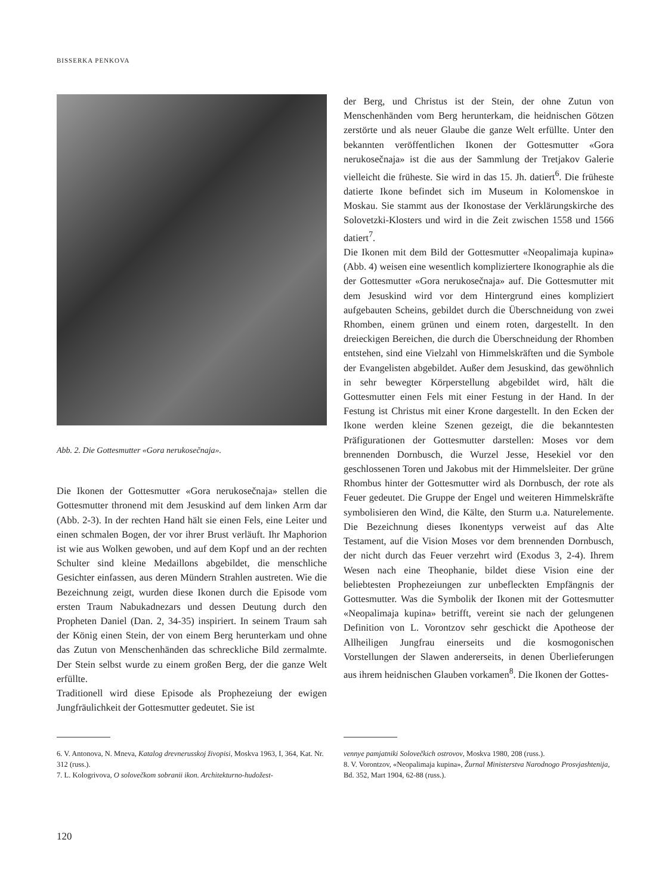BISSERKA PENKOVA
Abb. 2. Die Gottesmutter «Gora nerukosečnaja».
Die Ikonen der Gottesmutter «Gora nerukosečnaja» stellen die Gottesmutter thronend mit dem Jesuskind auf dem linken Arm dar (Abb. 2-3). In der rechten Hand hält sie einen Fels, eine Leiter und einen schmalen Bogen, der vor ihrer Brust verläuft. Ihr Maphorion ist wie aus Wolken gewoben, und auf dem Kopf und an der rechten Schulter sind kleine Medaillons abgebildet, die menschliche Gesichter einfassen, aus deren Mündern Strahlen austreten. Wie die Bezeichnung zeigt, wurden diese Ikonen durch die Episode vom ersten Traum Nabukadnezars und dessen Deutung durch den Propheten Daniel (Dan. 2, 34-35) inspiriert. In seinem Traum sah der König einen Stein, der von einem Berg herunterkam und ohne das Zutun von Menschenhänden das schreckliche Bild zermalmte. Der Stein selbst wurde zu einem großen Berg, der die ganze Welt erfüllte.
Traditionell wird diese Episode als Prophezeiung der ewigen Jungfräulichkeit der Gottesmutter gedeutet. Sie ist
der Berg, und Christus ist der Stein, der ohne Zutun von Menschenhänden vom Berg herunterkam, die heidnischen Götzen zerstörte und als neuer Glaube die ganze Welt erfüllte. Unter den bekannten veröffentlichen Ikonen der Gottesmutter «Gora nerukosečnaja» ist die aus der Sammlung der Tretjakov Galerie vielleicht die früheste. Sie wird in das 15. Jh. datiert<sup>6</sup>. Die früheste datierte Ikone befindet sich im Museum in Kolomenskoe in Moskau. Sie stammt aus der Ikonostase der Verklärungskirche des Solovetzki-Klosters und wird in die Zeit zwischen 1558 und 1566 datiert<sup>7</sup>.
Die Ikonen mit dem Bild der Gottesmutter «Neopalimaja kupina» (Abb. 4) weisen eine wesentlich kompliziertere Ikonographie als die der Gottesmutter «Gora nerukosečnaja» auf. Die Gottesmutter mit dem Jesuskind wird vor dem Hintergrund eines kompliziert aufgebauten Scheins, gebildet durch die Überschneidung von zwei Rhomben, einem grünen und einem roten, dargestellt. In den dreieckigen Bereichen, die durch die Überschneidung der Rhomben entstehen, sind eine Vielzahl von Himmelskräften und die Symbole der Evangelisten abgebildet. Außer dem Jesuskind, das gewöhnlich in sehr bewegter Körperstellung abgebildet wird, hält die Gottesmutter einen Fels mit einer Festung in der Hand. In der Festung ist Christus mit einer Krone dargestellt. In den Ecken der Ikone werden kleine Szenen gezeigt, die die bekanntesten Präfigurationen der Gottesmutter darstellen: Moses vor dem brennenden Dornbusch, die Wurzel Jesse, Hesekiel vor den geschlossenen Toren und Jakobus mit der Himmelsleiter. Der grüne Rhombus hinter der Gottesmutter wird als Dornbusch, der rote als Feuer gedeutet. Die Gruppe der Engel und weiteren Himmelskräfte symbolisieren den Wind, die Kälte, den Sturm u.a. Naturelemente. Die Bezeichnung dieses Ikonentyps verweist auf das Alte Testament, auf die Vision Moses vor dem brennenden Dornbusch, der nicht durch das Feuer verzehrt wird (Exodus 3, 2-4). Ihrem Wesen nach eine Theophanie, bildet diese Vision eine der beliebtesten Prophezeiungen zur unbefleckten Empfängnis der Gottesmutter. Was die Symbolik der Ikonen mit der Gottesmutter «Neopalimaja kupina» betrifft, vereint sie nach der gelungenen Definition von L. Vorontzov sehr geschickt die Apotheose der Allheiligen Jungfrau einerseits und die kosmogonischen Vorstellungen der Slawen andererseits, in denen Überlieferungen aus ihrem heidnischen Glauben vorkamen<sup>8</sup>. Die Ikonen der Gottes-
6. V. Antonova, N. Mneva, Katalog drevnerusskoj živopisi, Moskva 1963, I, 364, Kat. Nr. 312 (russ.).
7. L. Kologrivova, O solovečkom sobranii ikon. Architekturno-hudožest-
vennye pamjatniki Solovečkich ostrovov, Moskva 1980, 208 (russ.).
8. V. Vorontzov, «Neopalimaja kupina», Žurnal Ministerstva Narodnogo Prosvjashtenija, Bd. 352, Mart 1904, 62-88 (russ.).
120